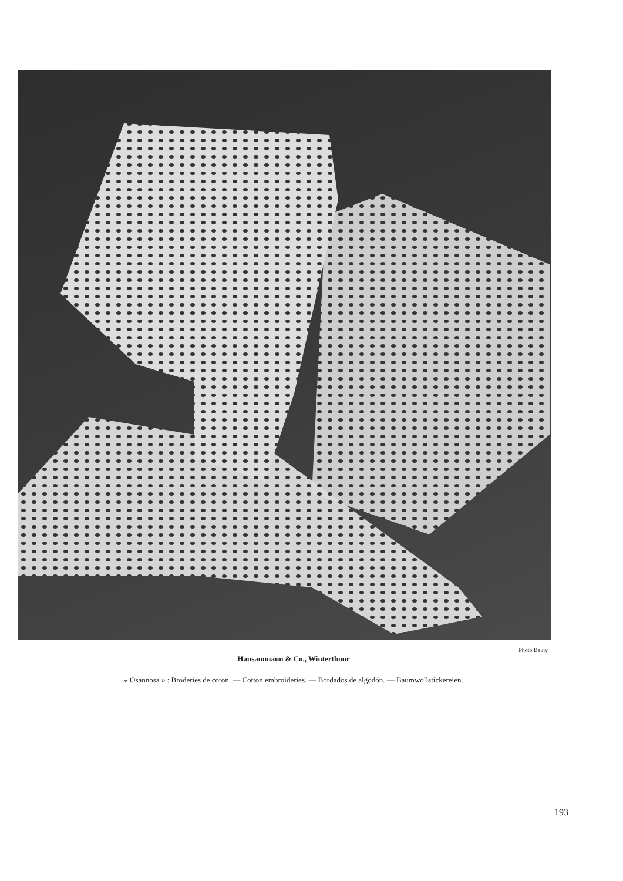Photo Bauty
Hausammann & Co., Winterthour
« Osannosa » : Broderies de coton. — Cotton embroideries. — Bordados de algodón. — Baumwollstickereien.
193